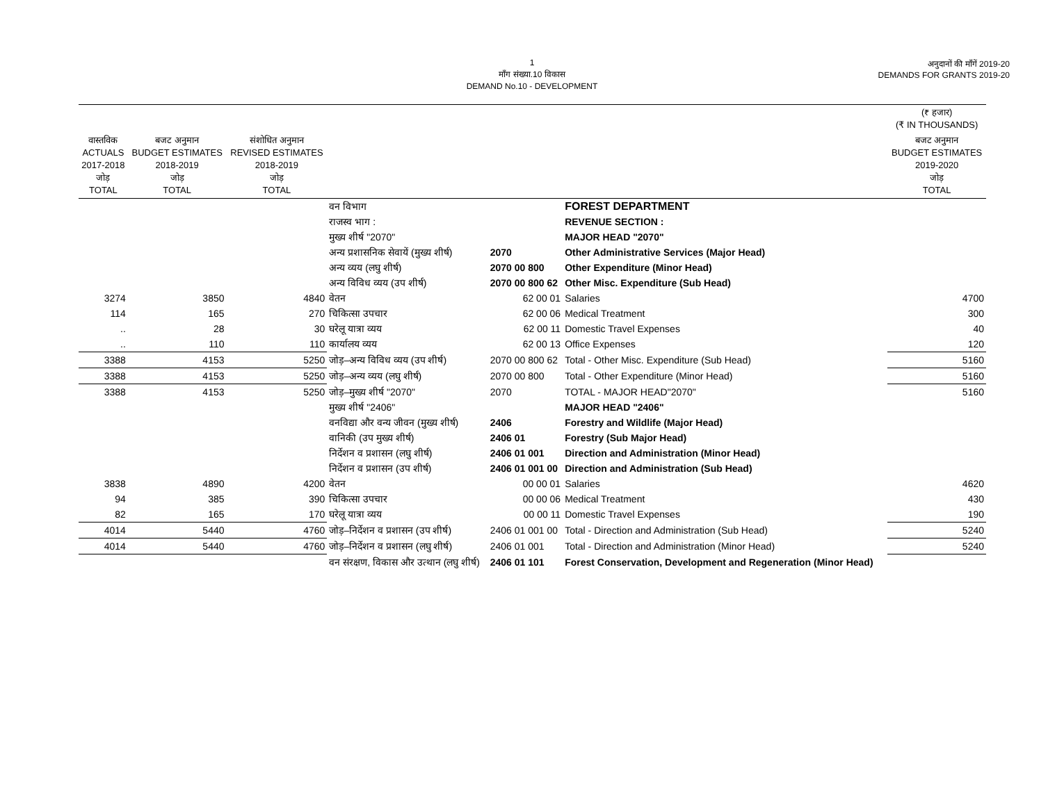1
माँग संख्या.10 विकास
DEMAND No.10 - DEVELOPMENT
अनुदानों की माँगें 2019-20
DEMANDS FOR GRANTS 2019-20
| | | | | | | (₹ हजार) (₹ IN THOUSANDS) |
| --- | --- | --- | --- | --- | --- | --- |
| वास्तविक ACTUALS 2017-2018 जोड़ TOTAL | बजट अनुमान BUDGET ESTIMATES 2018-2019 जोड़ TOTAL | संशोधित अनुमान REVISED ESTIMATES 2018-2019 जोड़ TOTAL | | | | बजट अनुमान BUDGET ESTIMATES 2019-2020 जोड़ TOTAL |
| | | | वन विभाग | | FOREST DEPARTMENT | |
| | | | राजस्व भाग : | | REVENUE SECTION : | |
| | | | मुख्य शीर्ष "2070" | | MAJOR HEAD "2070" | |
| | | | अन्य प्रशासनिक सेवायें (मुख्य शीर्ष) | 2070 | Other Administrative Services (Major Head) | |
| | | | अन्य व्यय (लघु शीर्ष) | 2070 00 800 | Other Expenditure (Minor Head) | |
| | | | अन्य विविध व्यय (उप शीर्ष) | 2070 00 800 62 | Other Misc. Expenditure (Sub Head) | |
| 3274 | 3850 | 4840 | वेतन | 62 00 01 | Salaries | 4700 |
| 114 | 165 | 270 | चिकित्सा उपचार | 62 00 06 | Medical Treatment | 300 |
| .. | 28 | 30 | घरेलू यात्रा व्यय | 62 00 11 | Domestic Travel Expenses | 40 |
| .. | 110 | 110 | कार्यालय व्यय | 62 00 13 | Office Expenses | 120 |
| 3388 | 4153 | 5250 | जोड़–अन्य विविध व्यय (उप शीर्ष) | 2070 00 800 62 | Total - Other Misc. Expenditure (Sub Head) | 5160 |
| 3388 | 4153 | 5250 | जोड़–अन्य व्यय (लघु शीर्ष) | 2070 00 800 | Total - Other Expenditure (Minor Head) | 5160 |
| 3388 | 4153 | 5250 | जोड़–मुख्य शीर्ष "2070" | 2070 | TOTAL - MAJOR HEAD"2070" | 5160 |
| | | | मुख्य शीर्ष "2406" | | MAJOR HEAD "2406" | |
| | | | वनविद्या और वन्य जीवन (मुख्य शीर्ष) | 2406 | Forestry and Wildlife (Major Head) | |
| | | | वानिकी (उप मुख्य शीर्ष) | 2406 01 | Forestry (Sub Major Head) | |
| | | | निर्देशन व प्रशासन (लघु शीर्ष) | 2406 01 001 | Direction and Administration (Minor Head) | |
| | | | निर्देशन व प्रशासन (उप शीर्ष) | 2406 01 001 00 | Direction and Administration (Sub Head) | |
| 3838 | 4890 | 4200 | वेतन | 00 00 01 | Salaries | 4620 |
| 94 | 385 | 390 | चिकित्सा उपचार | 00 00 06 | Medical Treatment | 430 |
| 82 | 165 | 170 | घरेलू यात्रा व्यय | 00 00 11 | Domestic Travel Expenses | 190 |
| 4014 | 5440 | 4760 | जोड़–निर्देशन व प्रशासन (उप शीर्ष) | 2406 01 001 00 | Total - Direction and Administration (Sub Head) | 5240 |
| 4014 | 5440 | 4760 | जोड़–निर्देशन व प्रशासन (लघु शीर्ष) | 2406 01 001 | Total - Direction and Administration (Minor Head) | 5240 |
| | | | वन संरक्षण, विकास और उत्थान (लघु शीर्ष) | 2406 01 101 | Forest Conservation, Development and Regeneration (Minor Head) | |